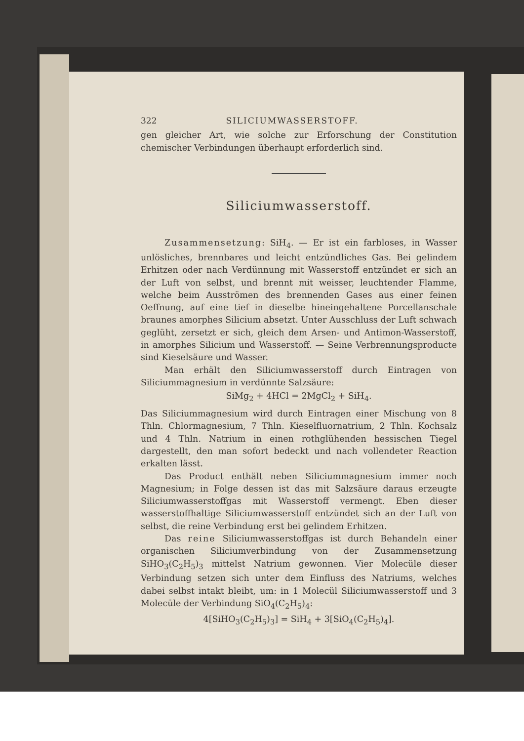322 SILICIUMWASSERSTOFF.
gen gleicher Art, wie solche zur Erforschung der Constitution chemischer Verbindungen überhaupt erforderlich sind.
Siliciumwasserstoff.
Zusammensetzung: SiH<sub>4</sub>. — Er ist ein farbloses, in Wasser unlösliches, brennbares und leicht entzündliches Gas. Bei gelindem Erhitzen oder nach Verdünnung mit Wasserstoff entzündet er sich an der Luft von selbst, und brennt mit weisser, leuchtender Flamme, welche beim Ausströmen des brennenden Gases aus einer feinen Oeffnung, auf eine tief in dieselbe hineingehaltene Porcellanschale braunes amorphes Silicium absetzt. Unter Ausschluss der Luft schwach geglüht, zersetzt er sich, gleich dem Arsen- und Antimon-Wasserstoff, in amorphes Silicium und Wasserstoff. — Seine Verbrennungsproducte sind Kieselsäure und Wasser.
Man erhält den Siliciumwasserstoff durch Eintragen von Siliciummagnesium in verdünnte Salzsäure:
SiMg<sub>2</sub> + 4HCl = 2MgCl<sub>2</sub> + SiH<sub>4</sub>.
Das Siliciummagnesium wird durch Eintragen einer Mischung von 8 Thln. Chlormagnesium, 7 Thln. Kieselfluornatrium, 2 Thln. Kochsalz und 4 Thln. Natrium in einen rothglühenden hessischen Tiegel dargestellt, den man sofort bedeckt und nach vollendeter Reaction erkalten lässt.
Das Product enthält neben Siliciummagnesium immer noch Magnesium; in Folge dessen ist das mit Salzsäure daraus erzeugte Siliciumwasserstoffgas mit Wasserstoff vermengt. Eben dieser wasserstoffhaltige Siliciumwasserstoff entzündet sich an der Luft von selbst, die reine Verbindung erst bei gelindem Erhitzen.
Das reine Siliciumwasserstoffgas ist durch Behandeln einer organischen Siliciumverbindung von der Zusammensetzung SiHO<sub>3</sub>(C<sub>2</sub>H<sub>5</sub>)<sub>3</sub> mittelst Natrium gewonnen. Vier Molecüle dieser Verbindung setzen sich unter dem Einfluss des Natriums, welches dabei selbst intakt bleibt, um: in 1 Molecül Siliciumwasserstoff und 3 Molecüle der Verbindung SiO<sub>4</sub>(C<sub>2</sub>H<sub>5</sub>)<sub>4</sub>:
4[SiHO<sub>3</sub>(C<sub>2</sub>H<sub>5</sub>)<sub>3</sub>] = SiH<sub>4</sub> + 3[SiO<sub>4</sub>(C<sub>2</sub>H<sub>5</sub>)<sub>4</sub>].